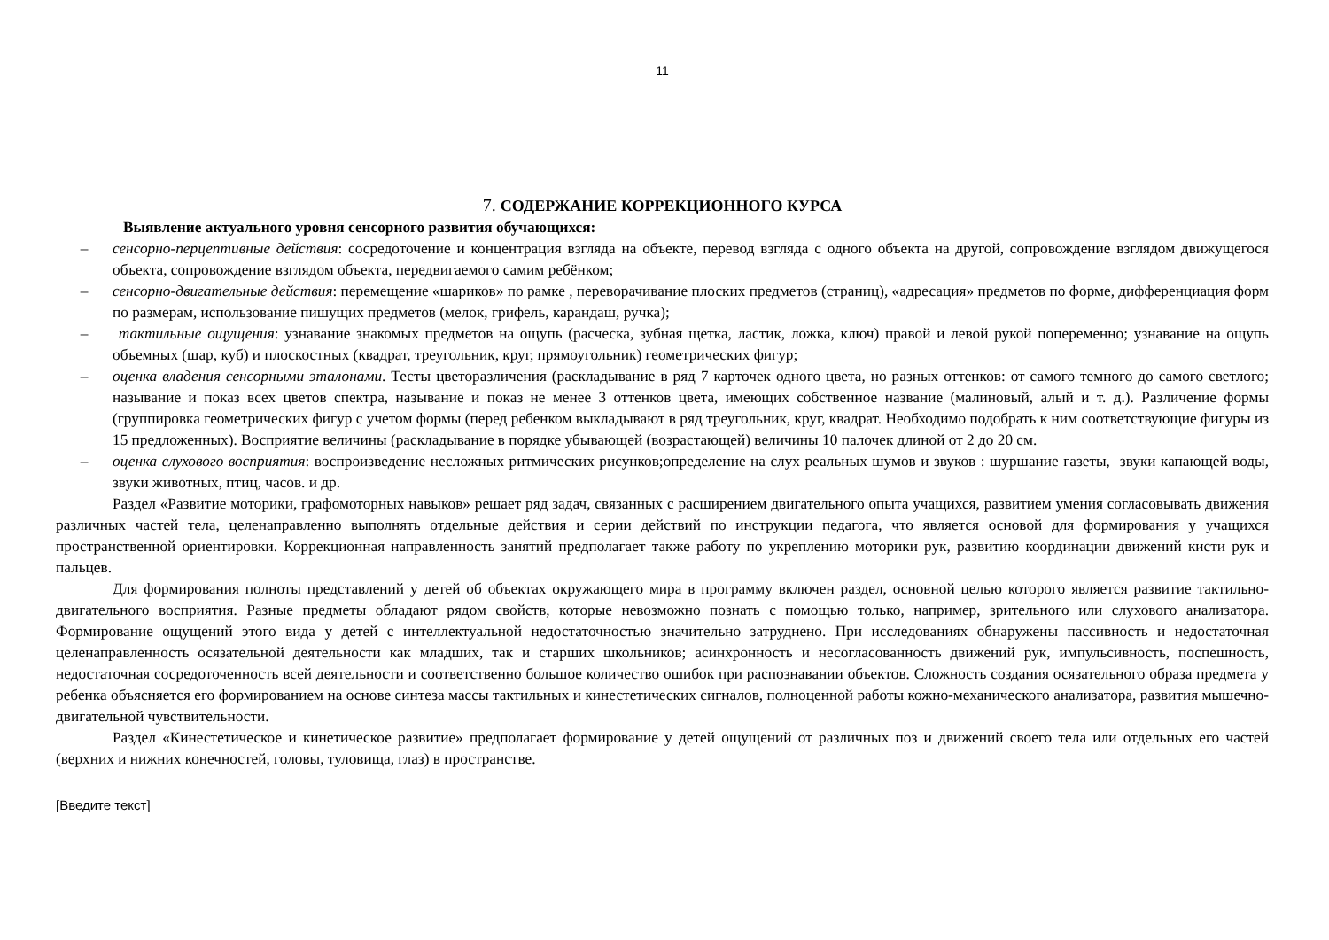11
7. СОДЕРЖАНИЕ КОРРЕКЦИОННОГО КУРСА
Выявление актуального уровня сенсорного развития обучающихся:
– сенсорно-перцептивные действия: сосредоточение и концентрация взгляда на объекте, перевод взгляда с одного объекта на другой, сопровождение взглядом движущегося объекта, сопровождение взглядом объекта, передвигаемого самим ребёнком;
– сенсорно-двигательные действия: перемещение «шариков» по рамке , переворачивание плоских предметов (страниц), «адресация» предметов по форме, дифференциация форм по размерам, использование пишущих предметов (мелок, грифель, карандаш, ручка);
– тактильные ощущения: узнавание знакомых предметов на ощупь (расческа, зубная щетка, ластик, ложка, ключ) правой и левой рукой попеременно; узнавание на ощупь объемных (шар, куб) и плоскостных (квадрат, треугольник, круг, прямоугольник) геометрических фигур;
– оценка владения сенсорными эталонами. Тесты цветоразличения (раскладывание в ряд 7 карточек одного цвета, но разных оттенков: от самого темного до самого светлого; называние и показ всех цветов спектра, называние и показ не менее 3 оттенков цвета, имеющих собственное название (малиновый, алый и т. д.). Различение формы (группировка геометрических фигур с учетом формы (перед ребенком выкладывают в ряд треугольник, круг, квадрат. Необходимо подобрать к ним соответствующие фигуры из 15 предложенных). Восприятие величины (раскладывание в порядке убывающей (возрастающей) величины 10 палочек длиной от 2 до 20 см.
– оценка слухового восприятия: воспроизведение несложных ритмических рисунков;определение на слух реальных шумов и звуков : шуршание газеты, звуки капающей воды, звуки животных, птиц, часов. и др.
Раздел «Развитие моторики, графомоторных навыков» решает ряд задач, связанных с расширением двигательного опыта учащихся, развитием умения согласовывать движения различных частей тела, целенаправленно выполнять отдельные действия и серии действий по инструкции педагога, что является основой для формирования у учащихся пространственной ориентировки. Коррекционная направленность занятий предполагает также работу по укреплению моторики рук, развитию координации движений кисти рук и пальцев.
Для формирования полноты представлений у детей об объектах окружающего мира в программу включен раздел, основной целью которого является развитие тактильно-двигательного восприятия. Разные предметы обладают рядом свойств, которые невозможно познать с помощью только, например, зрительного или слухового анализатора. Формирование ощущений этого вида у детей с интеллектуальной недостаточностью значительно затруднено. При исследованиях обнаружены пассивность и недостаточная целенаправленность осязательной деятельности как младших, так и старших школьников; асинхронность и несогласованность движений рук, импульсивность, поспешность, недостаточная сосредоточенность всей деятельности и соответственно большое количество ошибок при распознавании объектов. Сложность создания осязательного образа предмета у ребенка объясняется его формированием на основе синтеза массы тактильных и кинестетических сигналов, полноценной работы кожно-механического анализатора, развития мышечно-двигательной чувствительности.
Раздел «Кинестетическое и кинетическое развитие» предполагает формирование у детей ощущений от различных поз и движений своего тела или отдельных его частей (верхних и нижних конечностей, головы, туловища, глаз) в пространстве.
[Введите текст]